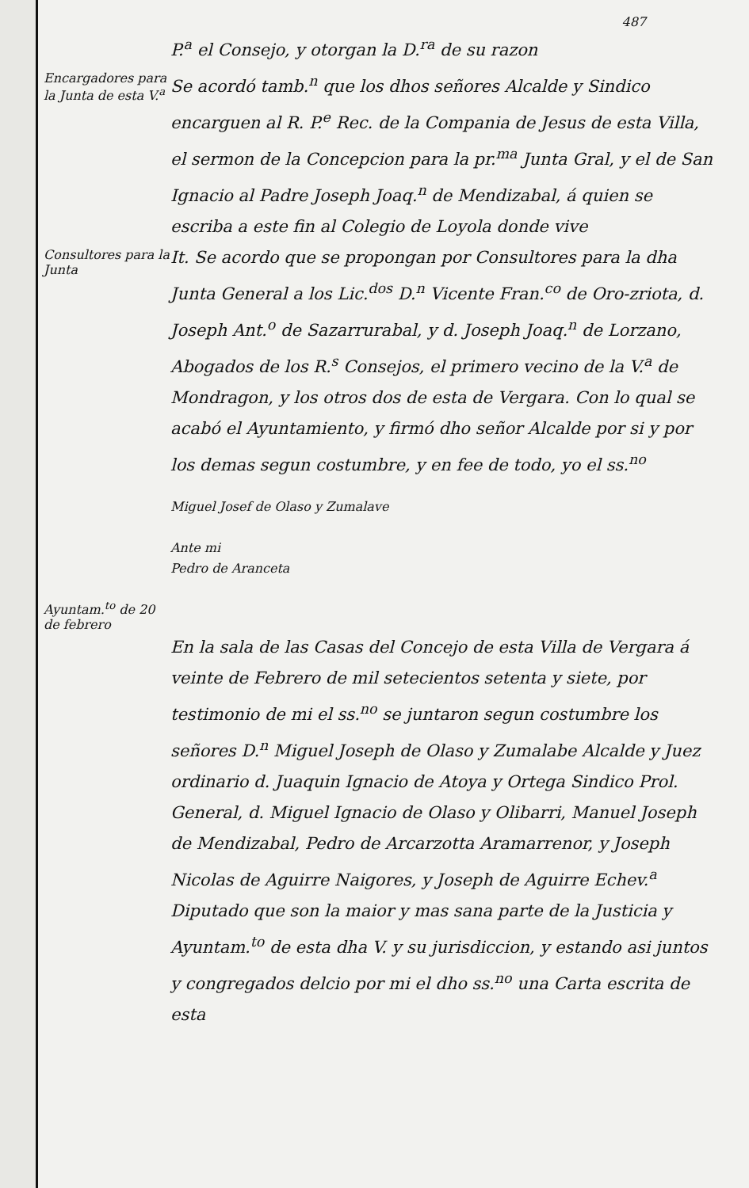487
P.<sup>a</sup> el Consejo, y otorgan la D.<sup>ra</sup> de su razon
Encargadores para la Junta de esta V.<sup>a</sup>
Se acordó tamb.<sup>n</sup> que los dhos señores Alcalde y Sindico encarguen al R. P.<sup>e</sup> Rec. de la Compania de Jesus de esta Villa, el sermon de la Concepcion para la pr.<sup>ma</sup> Junta Gral, y el de San Ignacio al Padre Joseph Joaq.<sup>n</sup> de Mendizabal, á quien se escriba a este fin al Colegio de Loyola donde vive
Consultores para la Junta
It. Se acordo que se propongan por Consultores para la dha Junta General a los Lic.<sup>dos</sup> D.<sup>n</sup> Vicente Fran.<sup>co</sup> de Oro-zriota, d. Joseph Ant.<sup>o</sup> de Sazarrurabal, y d. Joseph Joaq.<sup>n</sup> de Lorzano, Abogados de los R.<sup>s</sup> Consejos, el primero vecino de la V.<sup>a</sup> de Mondragon, y los otros dos de esta de Vergara. Con lo qual se acabó el Ayuntamiento, y firmó dho señor Alcalde por si y por los demas segun costumbre, y en fee de todo, yo el ss.<sup>no</sup>
Miguel Josef de Olaso y Zumalave
Ante mi
Pedro de Aranceta
Ayuntam.<sup>to</sup> de 20 de febrero
En la sala de las Casas del Concejo de esta Villa de Vergara á veinte de Febrero de mil setecientos setenta y siete, por testimonio de mi el ss.<sup>no</sup> se juntaron segun costumbre los señores D.<sup>n</sup> Miguel Joseph de Olaso y Zumalabe Alcalde y Juez ordinario d. Juaquin Ignacio de Atoya y Ortega Sindico Prol. General, d. Miguel Ignacio de Olaso y Olibarri, Manuel Joseph de Mendizabal, Pedro de Arcarzotta Aramarrenor, y Joseph Nicolas de Aguirre Naigores, y Joseph de Aguirre Echev.<sup>a</sup> Diputado que son la maior y mas sana parte de la Justicia y Ayuntam.<sup>to</sup> de esta dha V. y su jurisdiccion, y estando asi juntos y congregados delcio por mi el dho ss.<sup>no</sup> una Carta escrita de esta